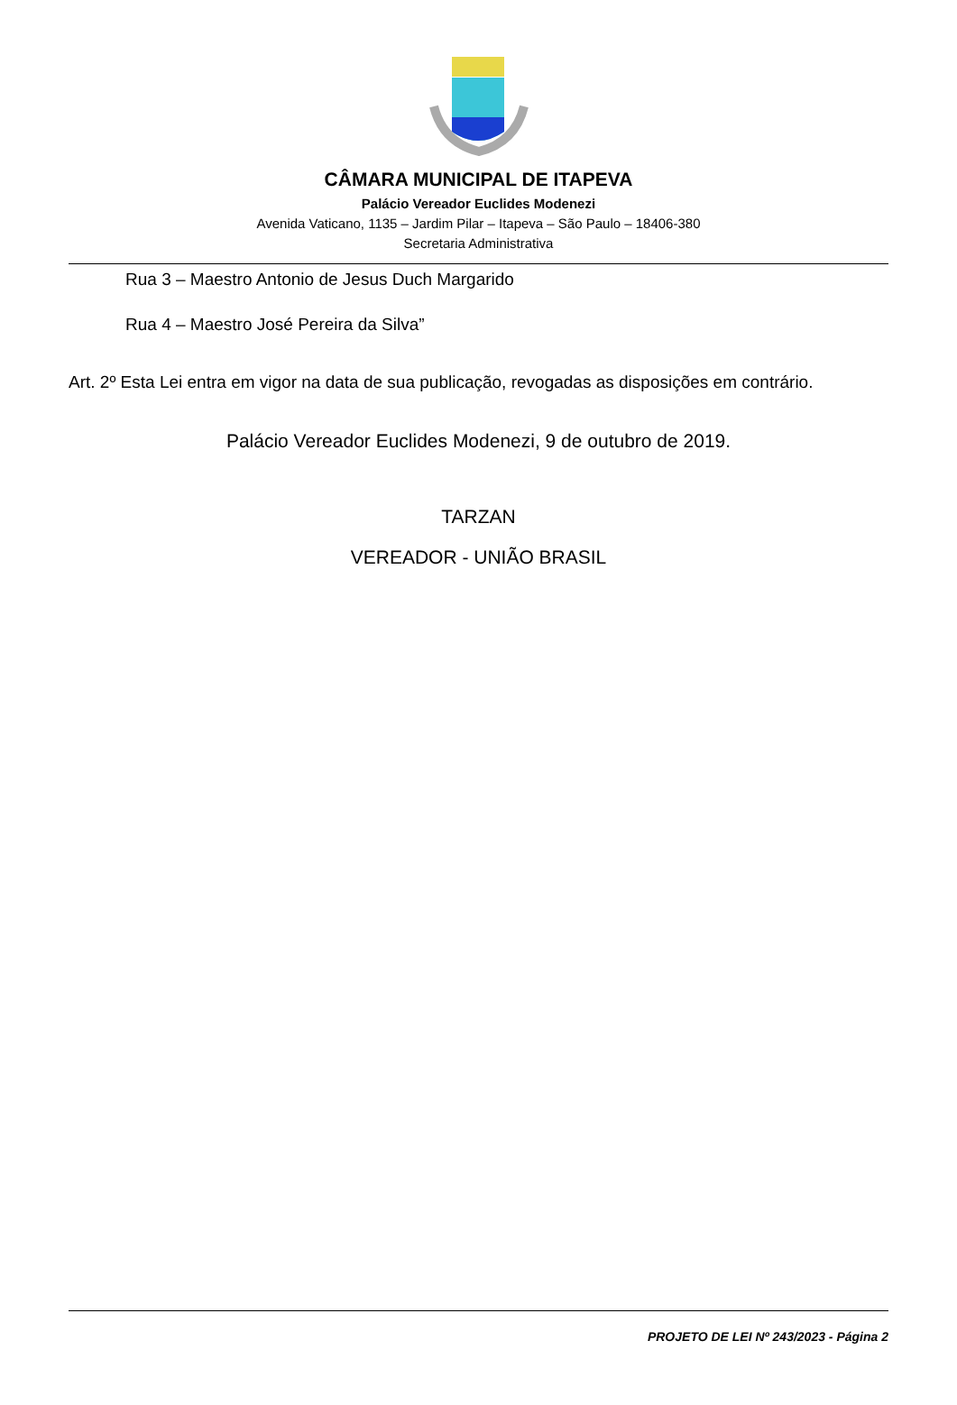CÂMARA MUNICIPAL DE ITAPEVA
Palácio Vereador Euclides Modenezi
Avenida Vaticano, 1135 – Jardim Pilar – Itapeva – São Paulo – 18406-380
Secretaria Administrativa
Rua 3 – Maestro Antonio de Jesus Duch Margarido
Rua 4 – Maestro José Pereira da Silva”
Art. 2º Esta Lei entra em vigor na data de sua publicação, revogadas as disposições em contrário.
Palácio Vereador Euclides Modenezi, 9 de outubro de 2019.
TARZAN
VEREADOR - UNIÃO BRASIL
PROJETO DE LEI Nº 243/2023 - Página 2